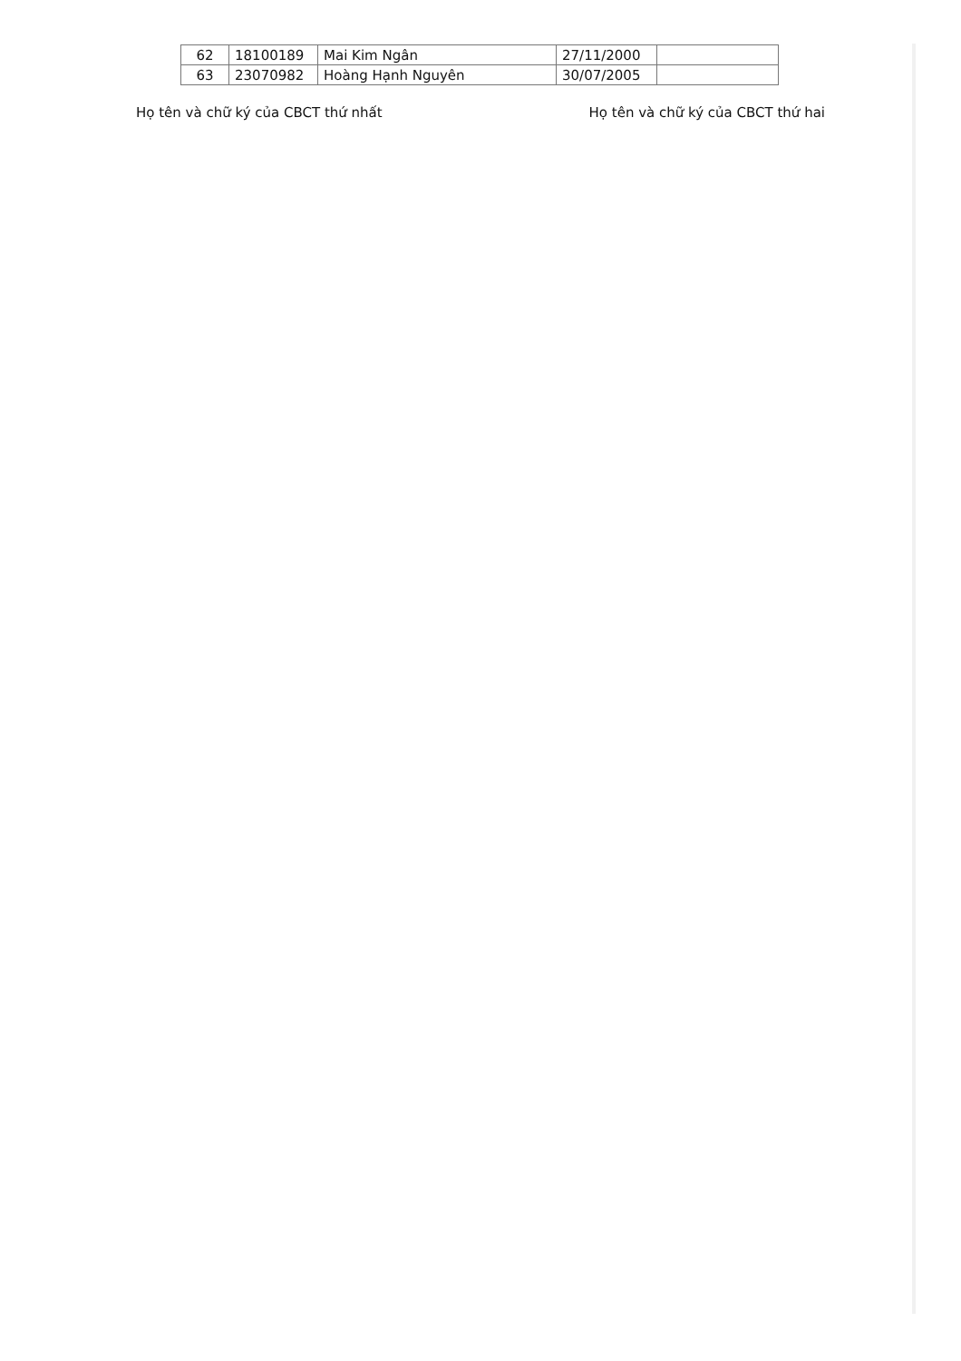| 62 | 18100189 | Mai Kim Ngân | 27/11/2000 | |
| 63 | 23070982 | Hoàng Hạnh Nguyên | 30/07/2005 | |
Họ tên và chữ ký của CBCT thứ nhất Họ tên và chữ ký của CBCT thứ hai